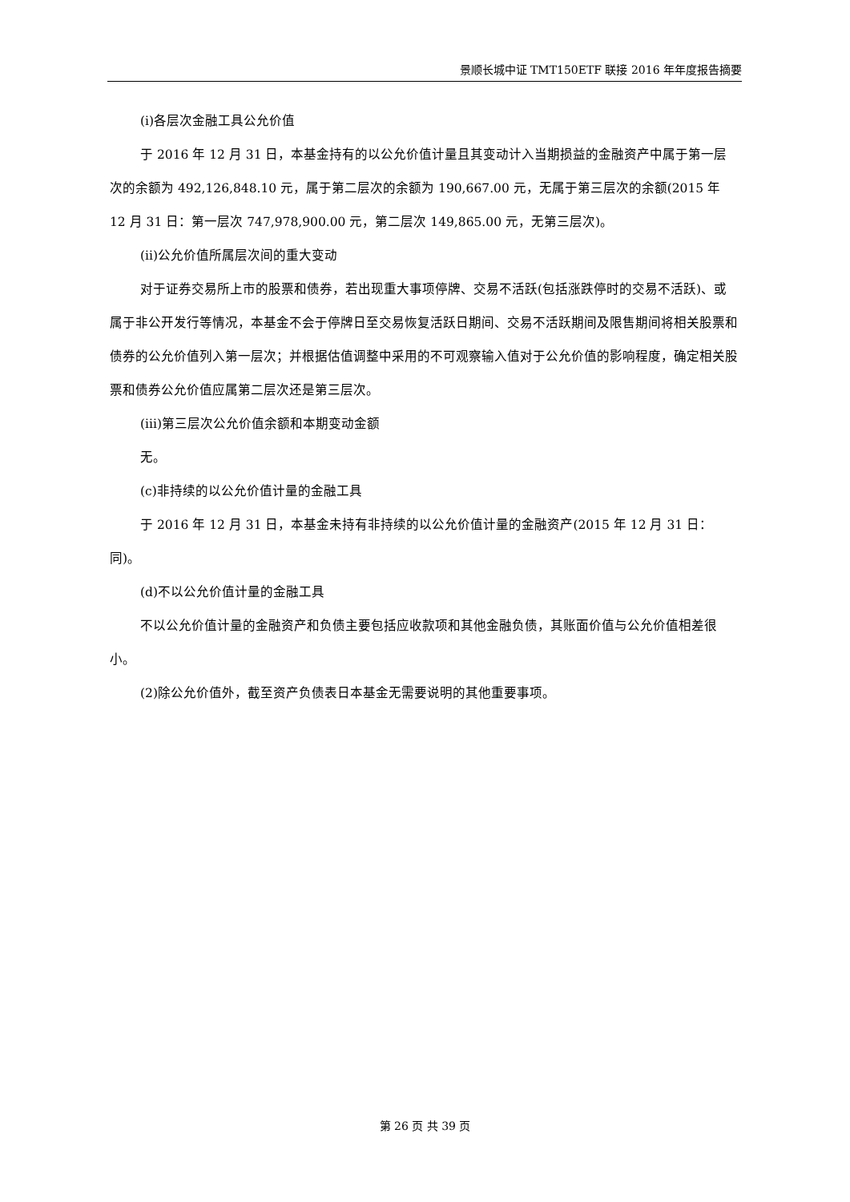景顺长城中证 TMT150ETF 联接 2016 年年度报告摘要
(i)各层次金融工具公允价值
于 2016 年 12 月 31 日，本基金持有的以公允价值计量且其变动计入当期损益的金融资产中属于第一层次的余额为 492,126,848.10 元，属于第二层次的余额为 190,667.00 元，无属于第三层次的余额(2015 年 12 月 31 日：第一层次 747,978,900.00 元，第二层次 149,865.00 元，无第三层次)。
(ii)公允价值所属层次间的重大变动
对于证券交易所上市的股票和债券，若出现重大事项停牌、交易不活跃(包括涨跌停时的交易不活跃)、或属于非公开发行等情况，本基金不会于停牌日至交易恢复活跃日期间、交易不活跃期间及限售期间将相关股票和债券的公允价值列入第一层次；并根据估值调整中采用的不可观察输入值对于公允价值的影响程度，确定相关股票和债券公允价值应属第二层次还是第三层次。
(iii)第三层次公允价值余额和本期变动金额
无。
(c)非持续的以公允价值计量的金融工具
于 2016 年 12 月 31 日，本基金未持有非持续的以公允价值计量的金融资产(2015 年 12 月 31 日：同)。
(d)不以公允价值计量的金融工具
不以公允价值计量的金融资产和负债主要包括应收款项和其他金融负债，其账面价值与公允价值相差很小。
(2)除公允价值外，截至资产负债表日本基金无需要说明的其他重要事项。
第 26 页 共 39 页